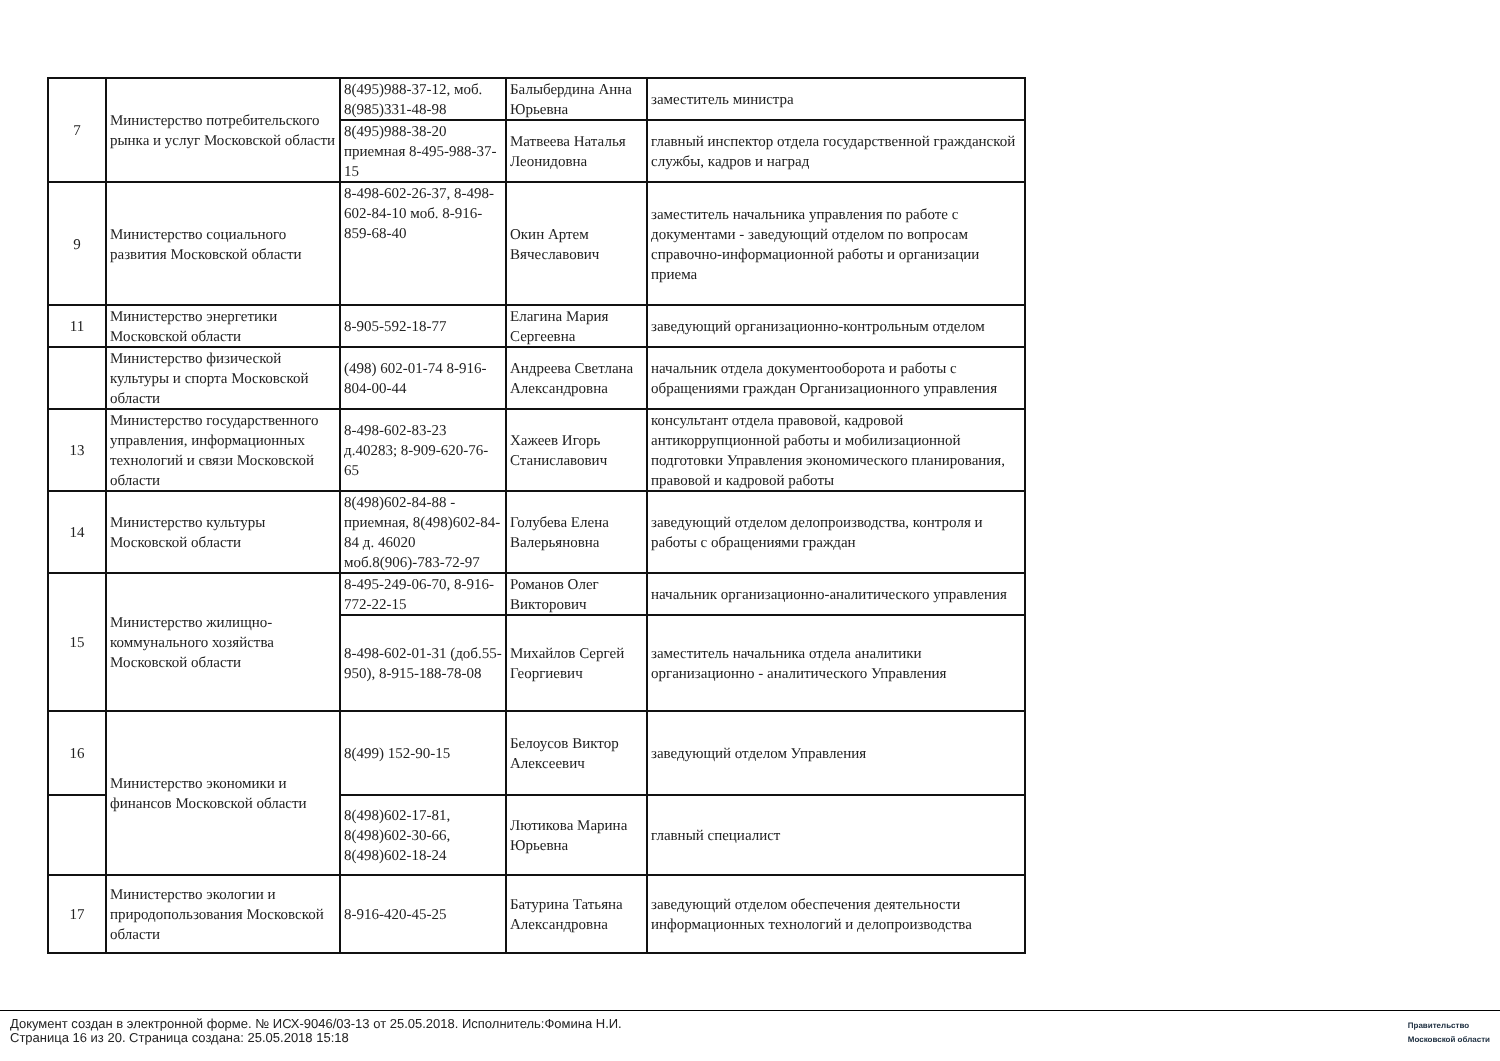| 7 | Министерство потребительского рынка и услуг Московской области | 8(495)988-37-12, моб. 8(985)331-48-98 | Балыбердина Анна Юрьевна | заместитель министра |
| | | 8(495)988-38-20 приемная 8-495-988-37-15 | Матвеева Наталья Леонидовна | главный инспектор отдела государственной гражданской службы, кадров и наград |
| 9 | Министерство социального развития Московской области | 8-498-602-26-37, 8-498-602-84-10 моб. 8-916-859-68-40 | Окин Артем Вячеславович | заместитель начальника управления по работе с документами - заведующий отделом по вопросам справочно-информационной работы и организации приема |
| 11 | Министерство энергетики Московской области | 8-905-592-18-77 | Елагина Мария Сергеевна | заведующий организационно-контрольным отделом |
| | Министерство физической культуры и спорта Московской области | (498) 602-01-74 8-916-804-00-44 | Андреева Светлана Александровна | начальник отдела документооборота и работы с обращениями граждан Организационного управления |
| 13 | Министерство государственного управления, информационных технологий и связи Московской области | 8-498-602-83-23 д.40283; 8-909-620-76-65 | Хажеев Игорь Станиславович | консультант отдела правовой, кадровой антикоррупционной работы и мобилизационной подготовки Управления экономического планирования, правовой и кадровой работы |
| 14 | Министерство культуры Московской области | 8(498)602-84-88 - приемная, 8(498)602-84-84 д. 46020 моб.8(906)-783-72-97 | Голубева Елена Валерьяновна | заведующий отделом делопроизводства, контроля и работы с обращениями граждан |
| 15 | Министерство жилищно-коммунального хозяйства Московской области | 8-495-249-06-70, 8-916-772-22-15 | Романов Олег Викторович | начальник организационно-аналитического управления |
| | | 8-498-602-01-31 (доб.55-950), 8-915-188-78-08 | Михайлов Сергей Георгиевич | заместитель начальника отдела аналитики организационно - аналитического Управления |
| 16 | Министерство экономики и финансов Московской области | 8(499) 152-90-15 | Белоусов Виктор Алексеевич | заведующий отделом Управления |
| | | 8(498)602-17-81, 8(498)602-30-66, 8(498)602-18-24 | Лютикова Марина Юрьевна | главный специалист |
| 17 | Министерство экологии и природопользования Московской области | 8-916-420-45-25 | Батурина Татьяна Александровна | заведующий отделом обеспечения деятельности информационных технологий и делопроизводства |
Документ создан в электронной форме. № ИСХ-9046/03-13 от 25.05.2018. Исполнитель:Фомина Н.И.
Страница 16 из 20. Страница создана: 25.05.2018 15:18
Правительство
Московской области